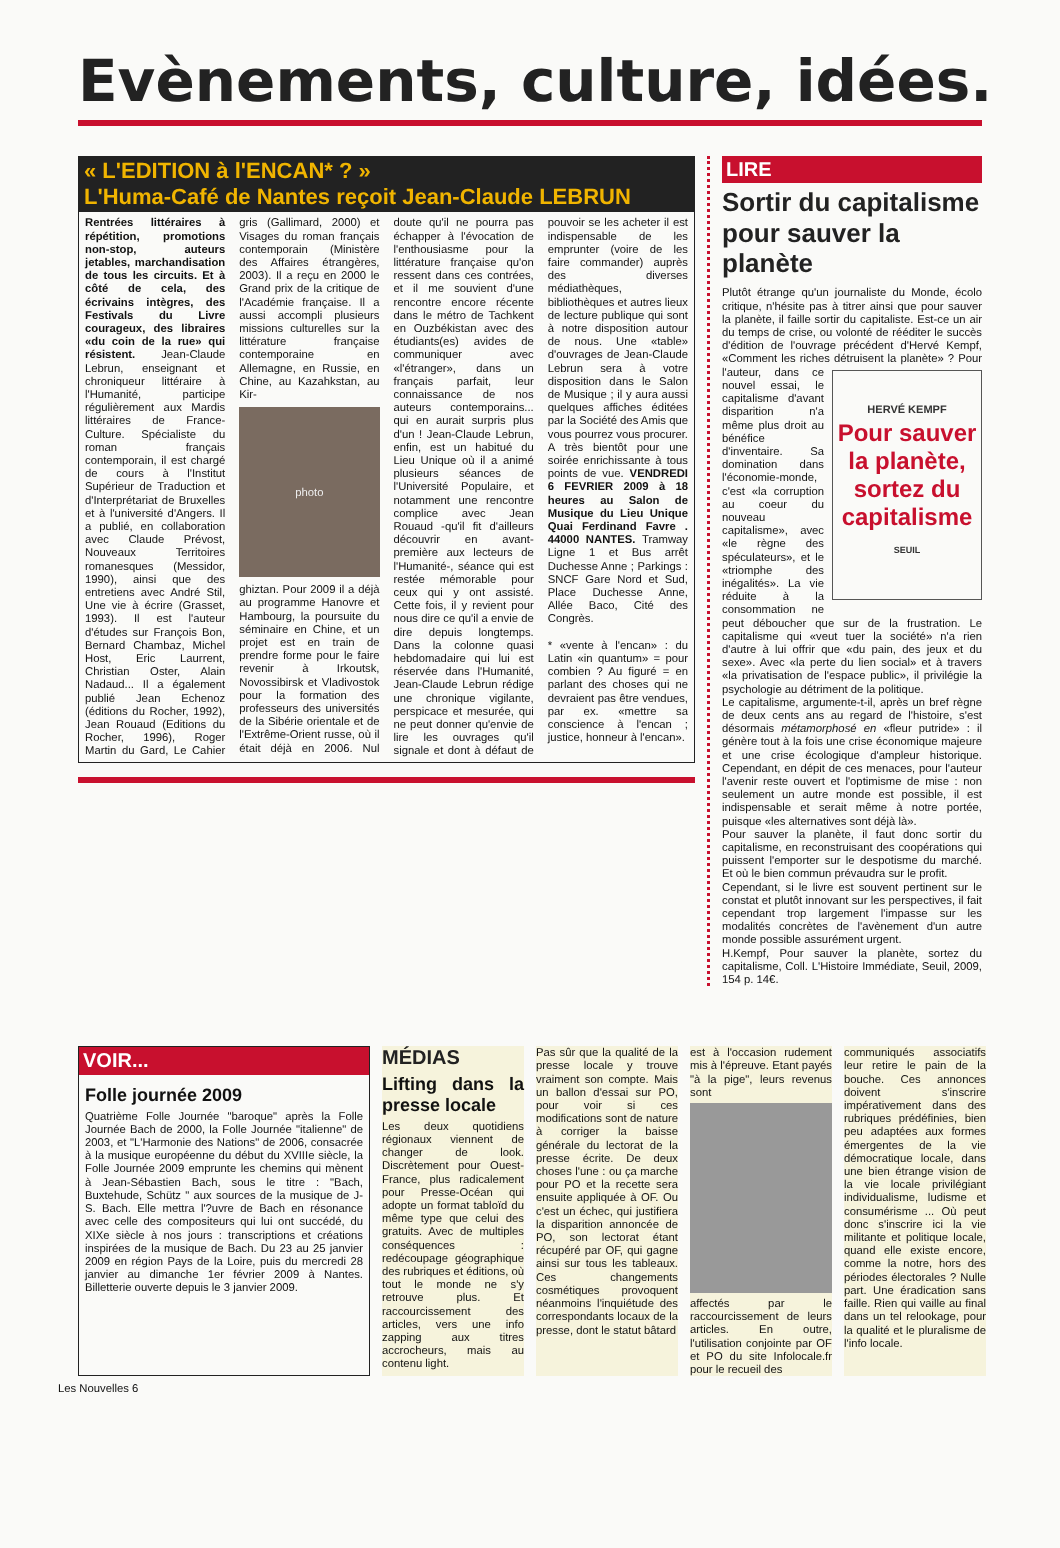Evènements, culture, idées.
« L'EDITION à l'ENCAN* ? »
L'Huma-Café de Nantes reçoit Jean-Claude LEBRUN
Rentrées littéraires à répétition, promotions non-stop, auteurs jetables, marchandisation de tous les circuits. Et à côté de cela, des écrivains intègres, des Festivals du Livre courageux, des libraires «du coin de la rue» qui résistent. Jean-Claude Lebrun, enseignant et chroniqueur littéraire à l'Humanité, participe régulièrement aux Mardis littéraires de France-Culture. Spécialiste du roman français contemporain, il est chargé de cours à l'Institut Supérieur de Traduction et d'Interprétariat de Bruxelles et à l'université d'Angers. Il a publié, en collaboration avec Claude Prévost, Nouveaux Territoires romanesques (Messidor, 1990), ainsi que des entretiens avec André Stil, Une vie à écrire (Grasset, 1993). Il est l'auteur d'études sur François Bon, Bernard Chambaz, Michel Host, Eric Laurrent, Christian Oster, Alain Nadaud... Il a également publié Jean Echenoz (éditions du Rocher, 1992), Jean Rouaud (Editions du Rocher, 1996), Roger Martin du Gard, Le Cahier gris (Gallimard, 2000) et Visages du roman français contemporain (Ministère des Affaires étrangères, 2003). Il a reçu en 2000 le Grand prix de la critique de l'Académie française. Il a aussi accompli plusieurs missions culturelles sur la littérature française contemporaine en Allemagne, en Russie, en Chine, au Kazahkstan, au Kir-
photo
ghiztan. Pour 2009 il a déjà au programme Hanovre et Hambourg, la poursuite du séminaire en Chine, et un projet est en train de prendre forme pour le faire revenir à Irkoutsk, Novossibirsk et Vladivostok pour la formation des professeurs des universités de la Sibérie orientale et de l'Extrême-Orient russe, où il était déjà en 2006. Nul doute qu'il ne pourra pas échapper à l'évocation de l'enthousiasme pour la littérature française qu'on ressent dans ces contrées, et il me souvient d'une rencontre encore récente dans le métro de Tachkent en Ouzbékistan avec des étudiants(es) avides de communiquer avec «l'étranger», dans un français parfait, leur connaissance de nos auteurs contemporains... qui en aurait surpris plus d'un ! Jean-Claude Lebrun, enfin, est un habitué du Lieu Unique où il a animé plusieurs séances de l'Université Populaire, et notamment une rencontre complice avec Jean Rouaud -qu'il fit d'ailleurs découvrir en avant-première aux lecteurs de l'Humanité-, séance qui est restée mémorable pour ceux qui y ont assisté. Cette fois, il y revient pour nous dire ce qu'il a envie de dire depuis longtemps. Dans la colonne quasi hebdomadaire qui lui est réservée dans l'Humanité, Jean-Claude Lebrun rédige une chronique vigilante, perspicace et mesurée, qui ne peut donner qu'envie de lire les ouvrages qu'il signale et dont à défaut de pouvoir se les acheter il est indispensable de les emprunter (voire de les faire commander) auprès des diverses médiathèques, bibliothèques et autres lieux de lecture publique qui sont à notre disposition autour de nous. Une «table» d'ouvrages de Jean-Claude Lebrun sera à votre disposition dans le Salon de Musique ; il y aura aussi quelques affiches éditées par la Société des Amis que vous pourrez vous procurer. A très bientôt pour une soirée enrichissante à tous points de vue. VENDREDI 6 FEVRIER 2009 à 18 heures au Salon de Musique du Lieu Unique Quai Ferdinand Favre . 44000 NANTES. Tramway Ligne 1 et Bus arrêt Duchesse Anne ; Parkings : SNCF Gare Nord et Sud, Place Duchesse Anne, Allée Baco, Cité des Congrès.
* «vente à l'encan» : du Latin «in quantum» = pour combien ? Au figuré = en parlant des choses qui ne devraient pas être vendues, par ex. «mettre sa conscience à l'encan ; justice, honneur à l'encan».
LIRE
Sortir du capitalisme pour sauver la planète
Plutôt étrange qu'un journaliste du Monde, écolo critique, n'hésite pas à titrer ainsi que pour sauver la planète, il faille sortir du capitaliste. Est-ce un air du temps de crise, ou volonté de rééditer le succès d'édition de l'ouvrage précédent d'Hervé Kempf, «Comment les riches détruisent la planète» ?
HERVÉ KEMPF
Pour sauver la planète, sortez du capitalisme
SEUIL
Pour l'auteur, dans ce nouvel essai, le capitalisme d'avant disparition n'a même plus droit au bénéfice d'inventaire. Sa domination dans l'économie-monde, c'est «la corruption au coeur du nouveau capitalisme», avec «le règne des spéculateurs», et le «triomphe des inégalités». La vie réduite à la consommation ne peut déboucher que sur de la frustration. Le capitalisme qui «veut tuer la société» n'a rien d'autre à lui offrir que «du pain, des jeux et du sexe». Avec «la perte du lien social» et à travers «la privatisation de l'espace public», il privilégie la psychologie au détriment de la politique.
Le capitalisme, argumente-t-il, après un bref règne de deux cents ans au regard de l'histoire, s'est désormais métamorphosé en «fleur putride» : il génère tout à la fois une crise économique majeure et une crise écologique d'ampleur historique. Cependant, en dépit de ces menaces, pour l'auteur l'avenir reste ouvert et l'optimisme de mise : non seulement un autre monde est possible, il est indispensable et serait même à notre portée, puisque «les alternatives sont déjà là».
Pour sauver la planète, il faut donc sortir du capitalisme, en reconstruisant des coopérations qui puissent l'emporter sur le despotisme du marché. Et où le bien commun prévaudra sur le profit.
Cependant, si le livre est souvent pertinent sur le constat et plutôt innovant sur les perspectives, il fait cependant trop largement l'impasse sur les modalités concrètes de l'avènement d'un autre monde possible assurément urgent.
H.Kempf, Pour sauver la planète, sortez du capitalisme, Coll. L'Histoire Immédiate, Seuil, 2009, 154 p. 14€.
VOIR...
Folle journée 2009
Quatrième Folle Journée "baroque" après la Folle Journée Bach de 2000, la Folle Journée "italienne" de 2003, et "L'Harmonie des Nations" de 2006, consacrée à la musique européenne du début du XVIIIe siècle, la Folle Journée 2009 emprunte les chemins qui mènent à Jean-Sébastien Bach, sous le titre : "Bach, Buxtehude, Schütz " aux sources de la musique de J-S. Bach. Elle mettra l'?uvre de Bach en résonance avec celle des compositeurs qui lui ont succédé, du XIXe siècle à nos jours : transcriptions et créations inspirées de la musique de Bach. Du 23 au 25 janvier 2009 en région Pays de la Loire, puis du mercredi 28 janvier au dimanche 1er février 2009 à Nantes. Billetterie ouverte depuis le 3 janvier 2009.
MÉDIAS
Lifting dans la presse locale
Les deux quotidiens régionaux viennent de changer de look. Discrètement pour Ouest-France, plus radicalement pour Presse-Océan qui adopte un format tabloïd du même type que celui des gratuits. Avec de multiples conséquences : redécoupage géographique des rubriques et éditions, où tout le monde ne s'y retrouve plus. Et raccourcissement des articles, vers une info zapping aux titres accrocheurs, mais au contenu light.
Pas sûr que la qualité de la presse locale y trouve vraiment son compte. Mais un ballon d'essai sur PO, pour voir si ces modifications sont de nature à corriger la baisse générale du lectorat de la presse écrite. De deux choses l'une : ou ça marche pour PO et la recette sera ensuite appliquée à OF. Ou c'est un échec, qui justifiera la disparition annoncée de PO, son lectorat étant récupéré par OF, qui gagne ainsi sur tous les tableaux. Ces changements cosmétiques provoquent néanmoins l'inquiétude des correspondants locaux de la presse, dont le statut bâtard
est à l'occasion rudement mis à l'épreuve. Etant payés "à la pige", leurs revenus sont
affectés par le raccourcissement de leurs articles. En outre, l'utilisation conjointe par OF et PO du site Infolocale.fr pour le recueil des
communiqués associatifs leur retire le pain de la bouche. Ces annonces doivent s'inscrire impérativement dans des rubriques prédéfinies, bien peu adaptées aux formes émergentes de la vie démocratique locale, dans une bien étrange vision de la vie locale privilégiant individualisme, ludisme et consumérisme ... Où peut donc s'inscrire ici la vie militante et politique locale, quand elle existe encore, comme la notre, hors des périodes électorales ? Nulle part. Une éradication sans faille. Rien qui vaille au final dans un tel relookage, pour la qualité et le pluralisme de l'info locale.
Les Nouvelles 6